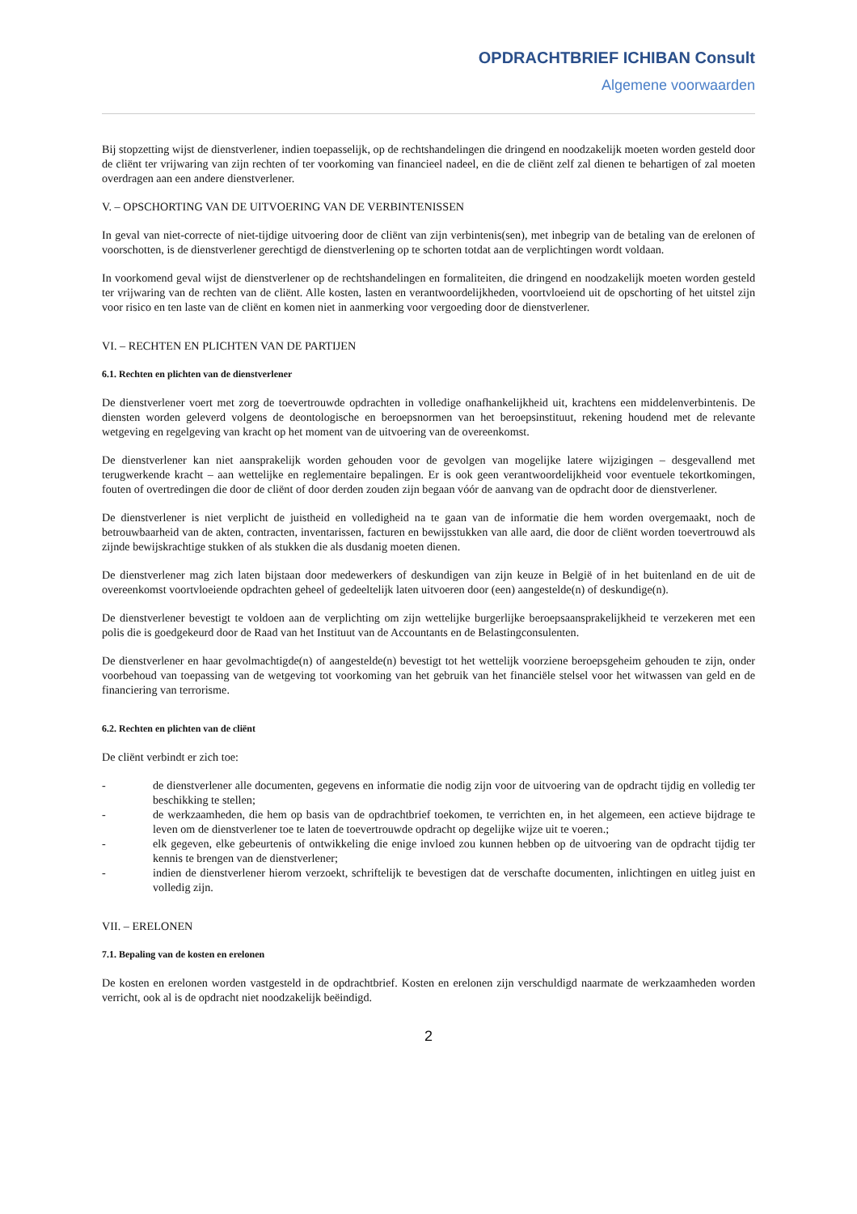OPDRACHTBRIEF ICHIBAN Consult
Algemene voorwaarden
Bij stopzetting wijst de dienstverlener, indien toepasselijk, op de rechtshandelingen die dringend en noodzakelijk moeten worden gesteld door de cliënt ter vrijwaring van zijn rechten of ter voorkoming van financieel nadeel, en die de cliënt zelf zal dienen te behartigen of zal moeten overdragen aan een andere dienstverlener.
V. – OPSCHORTING VAN DE UITVOERING VAN DE VERBINTENISSEN
In geval van niet-correcte of niet-tijdige uitvoering door de cliënt van zijn verbintenis(sen), met inbegrip van de betaling van de erelonen of voorschotten, is de dienstverlener gerechtigd de dienstverlening op te schorten totdat aan de verplichtingen wordt voldaan.
In voorkomend geval wijst de dienstverlener op de rechtshandelingen en formaliteiten, die dringend en noodzakelijk moeten worden gesteld ter vrijwaring van de rechten van de cliënt. Alle kosten, lasten en verantwoordelijkheden, voortvloeiend uit de opschorting of het uitstel zijn voor risico en ten laste van de cliënt en komen niet in aanmerking voor vergoeding door de dienstverlener.
VI. – RECHTEN EN PLICHTEN VAN DE PARTIJEN
6.1. Rechten en plichten van de dienstverlener
De dienstverlener voert met zorg de toevertrouwde opdrachten in volledige onafhankelijkheid uit, krachtens een middelenverbintenis. De diensten worden geleverd volgens de deontologische en beroepsnormen van het beroepsinstituut, rekening houdend met de relevante wetgeving en regelgeving van kracht op het moment van de uitvoering van de overeenkomst.
De dienstverlener kan niet aansprakelijk worden gehouden voor de gevolgen van mogelijke latere wijzigingen – desgevallend met terugwerkende kracht – aan wettelijke en reglementaire bepalingen. Er is ook geen verantwoordelijkheid voor eventuele tekortkomingen, fouten of overtredingen die door de cliënt of door derden zouden zijn begaan vóór de aanvang van de opdracht door de dienstverlener.
De dienstverlener is niet verplicht de juistheid en volledigheid na te gaan van de informatie die hem worden overgemaakt, noch de betrouwbaarheid van de akten, contracten, inventarissen, facturen en bewijsstukken van alle aard, die door de cliënt worden toevertrouwd als zijnde bewijskrachtige stukken of als stukken die als dusdanig moeten dienen.
De dienstverlener mag zich laten bijstaan door medewerkers of deskundigen van zijn keuze in België of in het buitenland en de uit de overeenkomst voortvloeiende opdrachten geheel of gedeeltelijk laten uitvoeren door (een) aangestelde(n) of deskundige(n).
De dienstverlener bevestigt te voldoen aan de verplichting om zijn wettelijke burgerlijke beroepsaansprakelijkheid te verzekeren met een polis die is goedgekeurd door de Raad van het Instituut van de Accountants en de Belastingconsulenten.
De dienstverlener en haar gevolmachtigde(n) of aangestelde(n) bevestigt tot het wettelijk voorziene beroepsgeheim gehouden te zijn, onder voorbehoud van toepassing van de wetgeving tot voorkoming van het gebruik van het financiële stelsel voor het witwassen van geld en de financiering van terrorisme.
6.2. Rechten en plichten van de cliënt
De cliënt verbindt er zich toe:
- de dienstverlener alle documenten, gegevens en informatie die nodig zijn voor de uitvoering van de opdracht tijdig en volledig ter beschikking te stellen;
- de werkzaamheden, die hem op basis van de opdrachtbrief toekomen, te verrichten en, in het algemeen, een actieve bijdrage te leven om de dienstverlener toe te laten de toevertrouwde opdracht op degelijke wijze uit te voeren.;
- elk gegeven, elke gebeurtenis of ontwikkeling die enige invloed zou kunnen hebben op de uitvoering van de opdracht tijdig ter kennis te brengen van de dienstverlener;
- indien de dienstverlener hierom verzoekt, schriftelijk te bevestigen dat de verschafte documenten, inlichtingen en uitleg juist en volledig zijn.
VII. – ERELONEN
7.1. Bepaling van de kosten en erelonen
De kosten en erelonen worden vastgesteld in de opdrachtbrief. Kosten en erelonen zijn verschuldigd naarmate de werkzaamheden worden verricht, ook al is de opdracht niet noodzakelijk beëindigd.
2